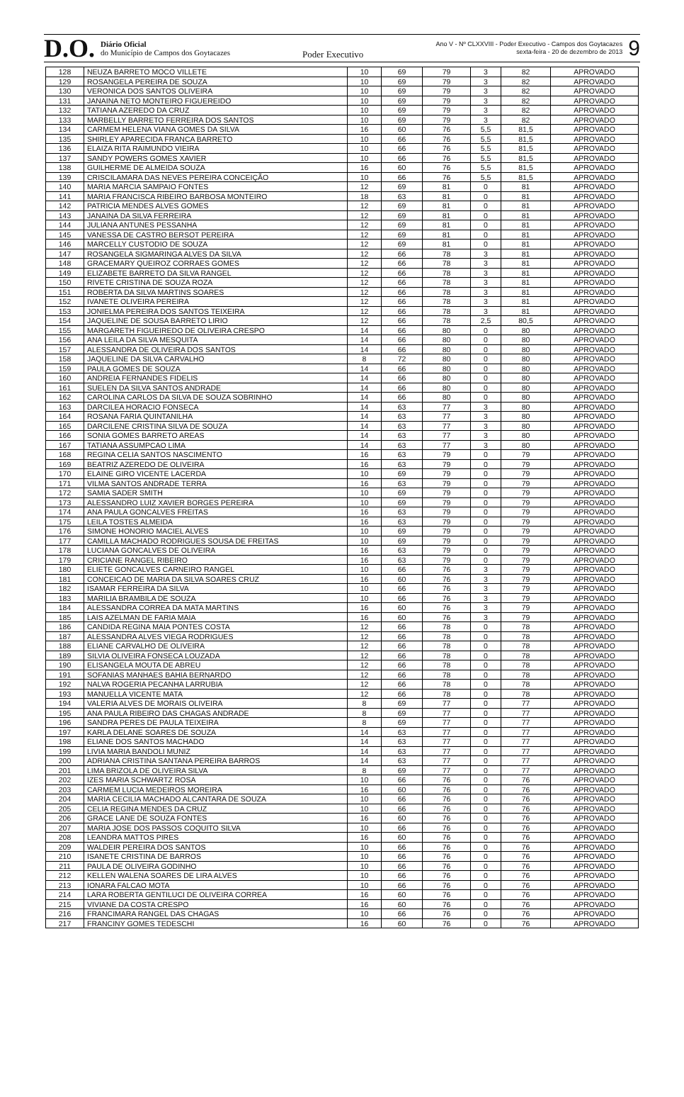D.O.
Diário Oficial
do Município de Campos dos Goytacazes
Poder Executivo
Ano V - Nº CLXXVIII - Poder Executivo - Campos dos Goytacazes
sexta-feira - 20 de dezembro de 2013
9
| 128 | NEUZA BARRETO MOCO VILLETE | 10 | 69 | 79 | 3 | 82 | APROVADO |
| 129 | ROSANGELA PEREIRA DE SOUZA | 10 | 69 | 79 | 3 | 82 | APROVADO |
| 130 | VERONICA DOS SANTOS OLIVEIRA | 10 | 69 | 79 | 3 | 82 | APROVADO |
| 131 | JANAINA NETO MONTEIRO FIGUEREIDO | 10 | 69 | 79 | 3 | 82 | APROVADO |
| 132 | TATIANA AZEREDO DA CRUZ | 10 | 69 | 79 | 3 | 82 | APROVADO |
| 133 | MARBELLY BARRETO FERREIRA DOS SANTOS | 10 | 69 | 79 | 3 | 82 | APROVADO |
| 134 | CARMEM HELENA VIANA GOMES DA SILVA | 16 | 60 | 76 | 5,5 | 81,5 | APROVADO |
| 135 | SHIRLEY APARECIDA FRANCA BARRETO | 10 | 66 | 76 | 5,5 | 81,5 | APROVADO |
| 136 | ELAIZA RITA RAIMUNDO VIEIRA | 10 | 66 | 76 | 5,5 | 81,5 | APROVADO |
| 137 | SANDY POWERS GOMES XAVIER | 10 | 66 | 76 | 5,5 | 81,5 | APROVADO |
| 138 | GUILHERME DE ALMEIDA SOUZA | 16 | 60 | 76 | 5,5 | 81,5 | APROVADO |
| 139 | CRISCILAMARA DAS NEVES PEREIRA CONCEIÇÃO | 10 | 66 | 76 | 5,5 | 81,5 | APROVADO |
| 140 | MARIA MARCIA SAMPAIO FONTES | 12 | 69 | 81 | 0 | 81 | APROVADO |
| 141 | MARIA FRANCISCA RIBEIRO BARBOSA MONTEIRO | 18 | 63 | 81 | 0 | 81 | APROVADO |
| 142 | PATRICIA MENDES ALVES GOMES | 12 | 69 | 81 | 0 | 81 | APROVADO |
| 143 | JANAINA DA SILVA FERREIRA | 12 | 69 | 81 | 0 | 81 | APROVADO |
| 144 | JULIANA ANTUNES PESSANHA | 12 | 69 | 81 | 0 | 81 | APROVADO |
| 145 | VANESSA DE CASTRO BERSOT PEREIRA | 12 | 69 | 81 | 0 | 81 | APROVADO |
| 146 | MARCELLY CUSTODIO DE SOUZA | 12 | 69 | 81 | 0 | 81 | APROVADO |
| 147 | ROSANGELA SIGMARINGA ALVES DA SILVA | 12 | 66 | 78 | 3 | 81 | APROVADO |
| 148 | GRACEMARY QUEIROZ CORRAES GOMES | 12 | 66 | 78 | 3 | 81 | APROVADO |
| 149 | ELIZABETE BARRETO DA SILVA RANGEL | 12 | 66 | 78 | 3 | 81 | APROVADO |
| 150 | RIVETE CRISTINA DE SOUZA ROZA | 12 | 66 | 78 | 3 | 81 | APROVADO |
| 151 | ROBERTA DA SILVA MARTINS SOARES | 12 | 66 | 78 | 3 | 81 | APROVADO |
| 152 | IVANETE OLIVEIRA PEREIRA | 12 | 66 | 78 | 3 | 81 | APROVADO |
| 153 | JONIELMA PEREIRA DOS SANTOS TEIXEIRA | 12 | 66 | 78 | 3 | 81 | APROVADO |
| 154 | JAQUELINE DE SOUSA BARRETO LIRIO | 12 | 66 | 78 | 2,5 | 80,5 | APROVADO |
| 155 | MARGARETH FIGUEIREDO DE OLIVEIRA CRESPO | 14 | 66 | 80 | 0 | 80 | APROVADO |
| 156 | ANA LEILA DA SILVA MESQUITA | 14 | 66 | 80 | 0 | 80 | APROVADO |
| 157 | ALESSANDRA DE OLIVEIRA DOS SANTOS | 14 | 66 | 80 | 0 | 80 | APROVADO |
| 158 | JAQUELINE DA SILVA CARVALHO | 8 | 72 | 80 | 0 | 80 | APROVADO |
| 159 | PAULA GOMES DE SOUZA | 14 | 66 | 80 | 0 | 80 | APROVADO |
| 160 | ANDREIA FERNANDES FIDELIS | 14 | 66 | 80 | 0 | 80 | APROVADO |
| 161 | SUELEN DA SILVA SANTOS ANDRADE | 14 | 66 | 80 | 0 | 80 | APROVADO |
| 162 | CAROLINA CARLOS DA SILVA DE SOUZA SOBRINHO | 14 | 66 | 80 | 0 | 80 | APROVADO |
| 163 | DARCILEA HORACIO FONSECA | 14 | 63 | 77 | 3 | 80 | APROVADO |
| 164 | ROSANA FARIA QUINTANILHA | 14 | 63 | 77 | 3 | 80 | APROVADO |
| 165 | DARCILENE CRISTINA SILVA DE SOUZA | 14 | 63 | 77 | 3 | 80 | APROVADO |
| 166 | SONIA GOMES BARRETO AREAS | 14 | 63 | 77 | 3 | 80 | APROVADO |
| 167 | TATIANA ASSUMPCAO LIMA | 14 | 63 | 77 | 3 | 80 | APROVADO |
| 168 | REGINA CELIA SANTOS NASCIMENTO | 16 | 63 | 79 | 0 | 79 | APROVADO |
| 169 | BEATRIZ AZEREDO DE OLIVEIRA | 16 | 63 | 79 | 0 | 79 | APROVADO |
| 170 | ELAINE GIRO VICENTE LACERDA | 10 | 69 | 79 | 0 | 79 | APROVADO |
| 171 | VILMA SANTOS ANDRADE TERRA | 16 | 63 | 79 | 0 | 79 | APROVADO |
| 172 | SAMIA SADER SMITH | 10 | 69 | 79 | 0 | 79 | APROVADO |
| 173 | ALESSANDRO LUIZ XAVIER BORGES PEREIRA | 10 | 69 | 79 | 0 | 79 | APROVADO |
| 174 | ANA PAULA GONCALVES FREITAS | 16 | 63 | 79 | 0 | 79 | APROVADO |
| 175 | LEILA TOSTES ALMEIDA | 16 | 63 | 79 | 0 | 79 | APROVADO |
| 176 | SIMONE HONORIO MACIEL ALVES | 10 | 69 | 79 | 0 | 79 | APROVADO |
| 177 | CAMILLA MACHADO RODRIGUES SOUSA DE FREITAS | 10 | 69 | 79 | 0 | 79 | APROVADO |
| 178 | LUCIANA GONCALVES DE OLIVEIRA | 16 | 63 | 79 | 0 | 79 | APROVADO |
| 179 | CRICIANE RANGEL RIBEIRO | 16 | 63 | 79 | 0 | 79 | APROVADO |
| 180 | ELIETE GONCALVES CARNEIRO RANGEL | 10 | 66 | 76 | 3 | 79 | APROVADO |
| 181 | CONCEICAO DE MARIA DA SILVA SOARES CRUZ | 16 | 60 | 76 | 3 | 79 | APROVADO |
| 182 | ISAMAR FERREIRA DA SILVA | 10 | 66 | 76 | 3 | 79 | APROVADO |
| 183 | MARILIA BRAMBILA DE SOUZA | 10 | 66 | 76 | 3 | 79 | APROVADO |
| 184 | ALESSANDRA CORREA DA MATA MARTINS | 16 | 60 | 76 | 3 | 79 | APROVADO |
| 185 | LAIS AZELMAN DE FARIA MAIA | 16 | 60 | 76 | 3 | 79 | APROVADO |
| 186 | CANDIDA REGINA MAIA PONTES COSTA | 12 | 66 | 78 | 0 | 78 | APROVADO |
| 187 | ALESSANDRA ALVES VIEGA RODRIGUES | 12 | 66 | 78 | 0 | 78 | APROVADO |
| 188 | ELIANE CARVALHO DE OLIVEIRA | 12 | 66 | 78 | 0 | 78 | APROVADO |
| 189 | SILVIA OLIVEIRA FONSECA LOUZADA | 12 | 66 | 78 | 0 | 78 | APROVADO |
| 190 | ELISANGELA MOUTA DE ABREU | 12 | 66 | 78 | 0 | 78 | APROVADO |
| 191 | SOFANIAS MANHAES BAHIA BERNARDO | 12 | 66 | 78 | 0 | 78 | APROVADO |
| 192 | NALVA ROGERIA PECANHA LARRUBIA | 12 | 66 | 78 | 0 | 78 | APROVADO |
| 193 | MANUELLA VICENTE MATA | 12 | 66 | 78 | 0 | 78 | APROVADO |
| 194 | VALERIA ALVES DE MORAIS OLIVEIRA | 8 | 69 | 77 | 0 | 77 | APROVADO |
| 195 | ANA PAULA RIBEIRO DAS CHAGAS ANDRADE | 8 | 69 | 77 | 0 | 77 | APROVADO |
| 196 | SANDRA PERES DE PAULA TEIXEIRA | 8 | 69 | 77 | 0 | 77 | APROVADO |
| 197 | KARLA DELANE SOARES DE SOUZA | 14 | 63 | 77 | 0 | 77 | APROVADO |
| 198 | ELIANE DOS SANTOS MACHADO | 14 | 63 | 77 | 0 | 77 | APROVADO |
| 199 | LIVIA MARIA BANDOLI MUNIZ | 14 | 63 | 77 | 0 | 77 | APROVADO |
| 200 | ADRIANA CRISTINA SANTANA PEREIRA BARROS | 14 | 63 | 77 | 0 | 77 | APROVADO |
| 201 | LIMA BRIZOLA DE OLIVEIRA SILVA | 8 | 69 | 77 | 0 | 77 | APROVADO |
| 202 | IZES MARIA SCHWARTZ ROSA | 10 | 66 | 76 | 0 | 76 | APROVADO |
| 203 | CARMEM LUCIA MEDEIROS MOREIRA | 16 | 60 | 76 | 0 | 76 | APROVADO |
| 204 | MARIA CECILIA MACHADO ALCANTARA DE SOUZA | 10 | 66 | 76 | 0 | 76 | APROVADO |
| 205 | CELIA REGINA MENDES DA CRUZ | 10 | 66 | 76 | 0 | 76 | APROVADO |
| 206 | GRACE LANE DE SOUZA FONTES | 16 | 60 | 76 | 0 | 76 | APROVADO |
| 207 | MARIA JOSE DOS PASSOS COQUITO SILVA | 10 | 66 | 76 | 0 | 76 | APROVADO |
| 208 | LEANDRA MATTOS PIRES | 16 | 60 | 76 | 0 | 76 | APROVADO |
| 209 | WALDEIR PEREIRA DOS SANTOS | 10 | 66 | 76 | 0 | 76 | APROVADO |
| 210 | ISANETE CRISTINA DE BARROS | 10 | 66 | 76 | 0 | 76 | APROVADO |
| 211 | PAULA DE OLIVEIRA GODINHO | 10 | 66 | 76 | 0 | 76 | APROVADO |
| 212 | KELLEN WALENA SOARES DE LIRA ALVES | 10 | 66 | 76 | 0 | 76 | APROVADO |
| 213 | IONARA FALCAO MOTA | 10 | 66 | 76 | 0 | 76 | APROVADO |
| 214 | LARA ROBERTA GENTILUCI DE OLIVEIRA CORREA | 16 | 60 | 76 | 0 | 76 | APROVADO |
| 215 | VIVIANE DA COSTA CRESPO | 16 | 60 | 76 | 0 | 76 | APROVADO |
| 216 | FRANCIMARA RANGEL DAS CHAGAS | 10 | 66 | 76 | 0 | 76 | APROVADO |
| 217 | FRANCINY GOMES TEDESCHI | 16 | 60 | 76 | 0 | 76 | APROVADO |